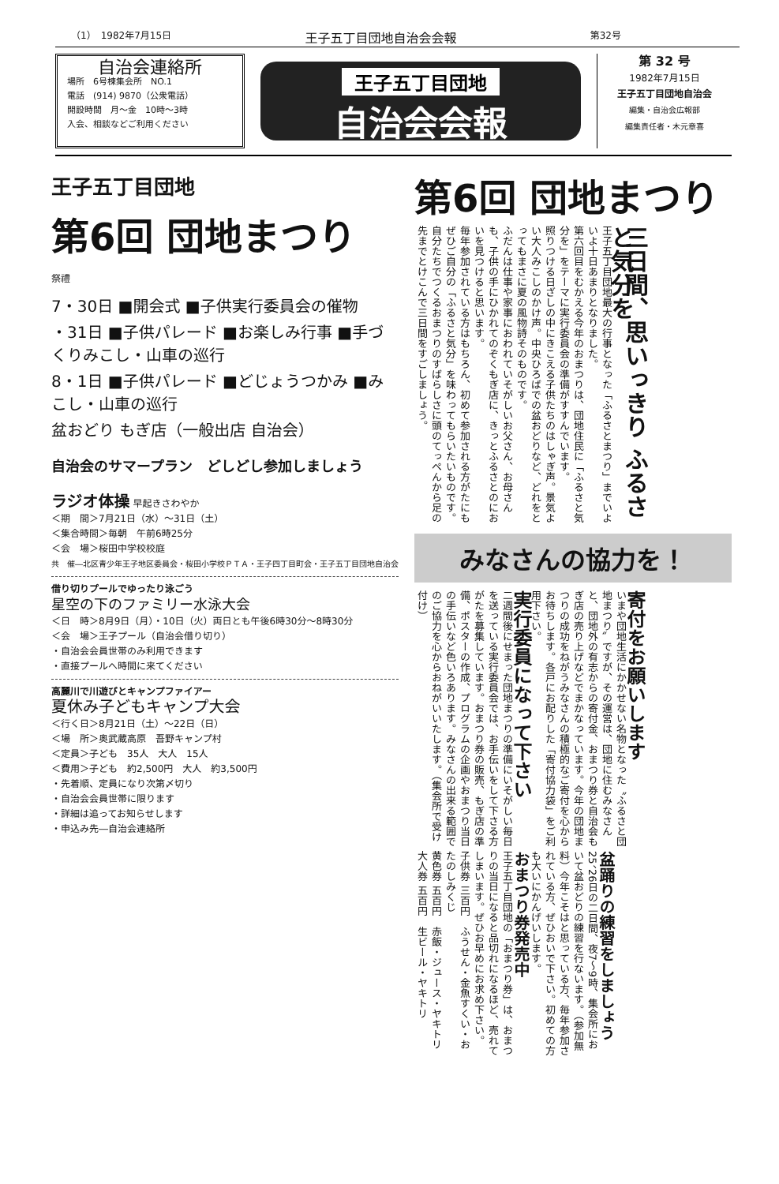（1）　1982年7月15日 王子五丁目団地自治会会報 第32号
自治会連絡所
場所　6号棟集会所　NO.1
電話　(914) 9870（公衆電話）
開設時間　月～金　10時～3時
入会、相談などご利用ください
王子五丁目団地
自治会会報
第 32 号
1982年7月15日
王子五丁目団地自治会
編集・自治会広報部
編集責任者・木元章喜
王子五丁目団地
第6回 団地まつり
祭禮
7・30日 ■開会式 ■子供実行委員会の催物
・31日 ■子供パレード ■お楽しみ行事 ■手づくりみこし・山車の巡行
8・1日 ■子供パレード ■どじょうつかみ ■みこし・山車の巡行
盆おどり もぎ店（一般出店 自治会）
自治会のサマープラン　どしどし参加しましょう
ラジオ体操 早起きさわやか
＜期　間＞7月21日（水）～31日（土）
＜集合時間＞毎朝　午前6時25分
＜会　場＞桜田中学校校庭
共　催―北区青少年王子地区委員会・桜田小学校ＰＴＡ・王子四丁目町会・王子五丁目団地自治会
借り切りプールでゆったり泳ごう
星空の下のファミリー水泳大会
＜日　時＞8月9日（月）・10日（火）両日とも午後6時30分～8時30分
＜会　場＞王子プール（自治会借り切り）
・自治会会員世帯のみ利用できます
・直接プールへ時間に来てください
高麗川で川遊びとキャンプファイアー
夏休み子どもキャンプ大会
＜行く日＞8月21日（土）～22日（日）
＜場　所＞奥武蔵高原　吾野キャンプ村
＜定員＞子ども　35人　大人　15人
＜費用＞子ども　約2,500円　大人　約3,500円
・先着順、定員になり次第〆切り
・自治会会員世帯に限ります
・詳細は追ってお知らせします
・申込み先―自治会連絡所
第6回 団地まつり
三日間、思いっきり ふるさと気分を
王子五丁目団地最大の行事となった「ふるさとまつり」までいよいよ十日あまりとなりました。
第六回目をむかえる今年のおまつりは、団地住民に「ふるさと気分を」をテーマに実行委員会の準備がすすんでいます。
照りつける日ざしの中にきこえる子供たちのはしゃぎ声。景気よい大人みこしのかけ声。中央ひろばでの盆おどりなど、どれをとってもまさに夏の風物詩そのものです。
ふだんは仕事や家事におわれていそがしいお父さん、お母さんも、子供の手にひかれてのぞくもぎ店に、きっとふるさとのにおいを見つけると思います。
毎年参加されている方はもちろん、初めて参加される方がたにもぜひご自分の「ふるさと気分」を味わってもらいたいものです。
自分たちでつくるおまつりのすばらしさに頭のてっぺんから足の先までとけこんで三日間をすごしましょう。
みなさんの協力を！
寄付をお願いします
いまや団地生活にかかせない名物となった〝ふるさと団地まつり〟ですが、その運営は、団地に住むみなさんと、団地外の有志からの寄付金、おまつり券と自治会もぎ店の売り上げなどでまかなっています。今年の団地まつりの成功をねがうみなさんの積極的なご寄付を心からお待ちします。各戸にお配りした「寄付協力袋」をご利用下さい。
実行委員になって下さい
二週間後にせまった団地まつりの準備にいそがしい毎日を送っている実行委員会では、お手伝いをして下さる方がたを募集しています。おまつり券の販売、もぎ店の準備、ポスターの作成、プログラムの企画やおまつり当日の手伝いなど色いろあります。みなさんの出来る範囲でのご協力を心からおねがいいたします。（集会所で受け付け）
盆踊りの練習をしましょう
25、26日の二日間、夜7～9時、集会所において盆おどりの練習を行ないます。（参加無料）今年こそはと思っている方、毎年参加されている方、ぜひおいで下さい。初めての方も大いにかんげいします。
おまつり券発売中
王子五丁目団地の「おまつり券」は、おまつりの当日になると品切れになるほど、売れてしまいます。ぜひお早めにお求め下さい。
子供券 三百円　ふうせん・金魚すくい・おたのしみくじ
黄色券 五百円　赤飯・ジュース・ヤキトリ
大人券 五百円　生ビール・ヤキトリ